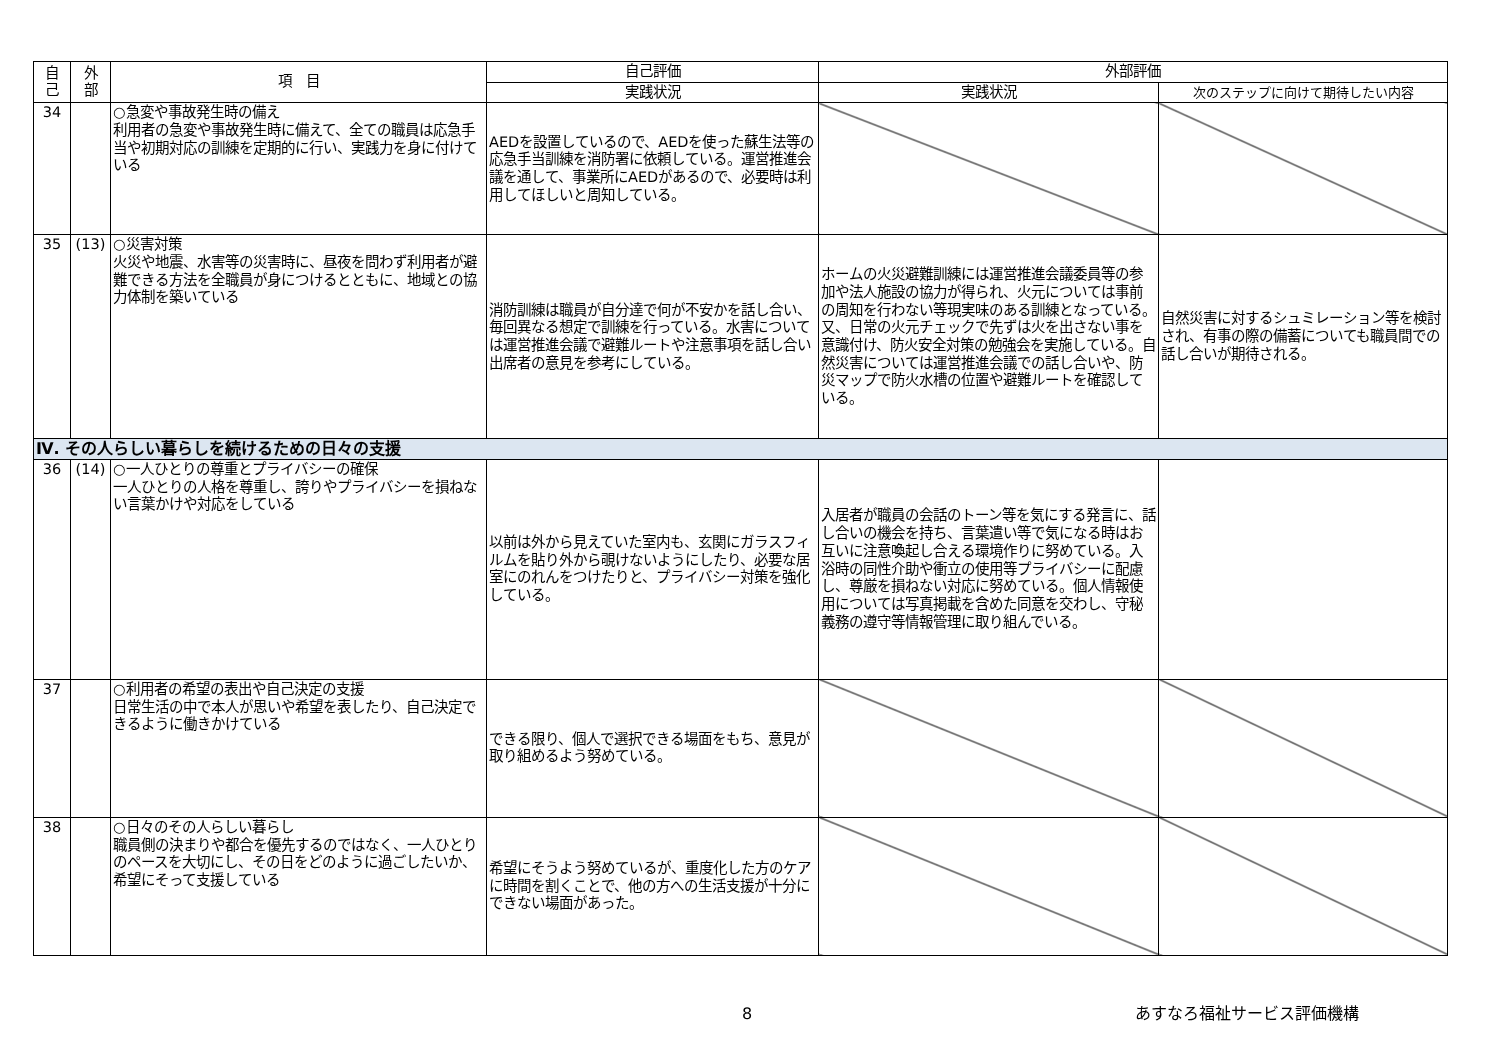| 自 己 | 外 部 | 項 目 | 自己評価 | 外部評価 | |
| --- | --- | --- | --- | --- | --- |
| | | | 実践状況 | 実践状況 | 次のステップに向けて期待したい内容 |
| 34 | | ○急変や事故発生時の備え 利用者の急変や事故発生時に備えて、全ての職員は応急手当や初期対応の訓練を定期的に行い、実践力を身に付けている | AEDを設置しているので、AEDを使った蘇生法等の応急手当訓練を消防署に依頼している。運営推進会議を通して、事業所にAEDがあるので、必要時は利用してほしいと周知している。 | | |
| 35 | (13) | ○災害対策 火災や地震、水害等の災害時に、昼夜を問わず利用者が避難できる方法を全職員が身につけるとともに、地域との協力体制を築いている | 消防訓練は職員が自分達で何が不安かを話し合い、毎回異なる想定で訓練を行っている。水害については運営推進会議で避難ルートや注意事項を話し合い出席者の意見を参考にしている。 | ホームの火災避難訓練には運営推進会議委員等の参加や法人施設の協力が得られ、火元については事前の周知を行わない等現実味のある訓練となっている。又、日常の火元チェックで先ずは火を出さない事を意識付け、防火安全対策の勉強会を実施している。自然災害については運営推進会議での話し合いや、防災マップで防火水槽の位置や避難ルートを確認している。 | 自然災害に対するシュミレーション等を検討され、有事の際の備蓄についても職員間での話し合いが期待される。 |
| Ⅳ. その人らしい暮らしを続けるための日々の支援 | | | | | |
| 36 | (14) | ○一人ひとりの尊重とプライバシーの確保 一人ひとりの人格を尊重し、誇りやプライバシーを損ねない言葉かけや対応をしている | 以前は外から見えていた室内も、玄関にガラスフィルムを貼り外から覗けないようにしたり、必要な居室にのれんをつけたりと、プライバシー対策を強化している。 | 入居者が職員の会話のトーン等を気にする発言に、話し合いの機会を持ち、言葉遣い等で気になる時はお互いに注意喚起し合える環境作りに努めている。入浴時の同性介助や衝立の使用等プライバシーに配慮し、尊厳を損ねない対応に努めている。個人情報使用については写真掲載を含めた同意を交わし、守秘義務の遵守等情報管理に取り組んでいる。 | |
| 37 | | ○利用者の希望の表出や自己決定の支援 日常生活の中で本人が思いや希望を表したり、自己決定できるように働きかけている | できる限り、個人で選択できる場面をもち、意見が取り組めるよう努めている。 | | |
| 38 | | ○日々のその人らしい暮らし 職員側の決まりや都合を優先するのではなく、一人ひとりのペースを大切にし、その日をどのように過ごしたいか、希望にそって支援している | 希望にそうよう努めているが、重度化した方のケアに時間を割くことで、他の方への生活支援が十分にできない場面があった。 | | |
8 あすなろ福祉サービス評価機構